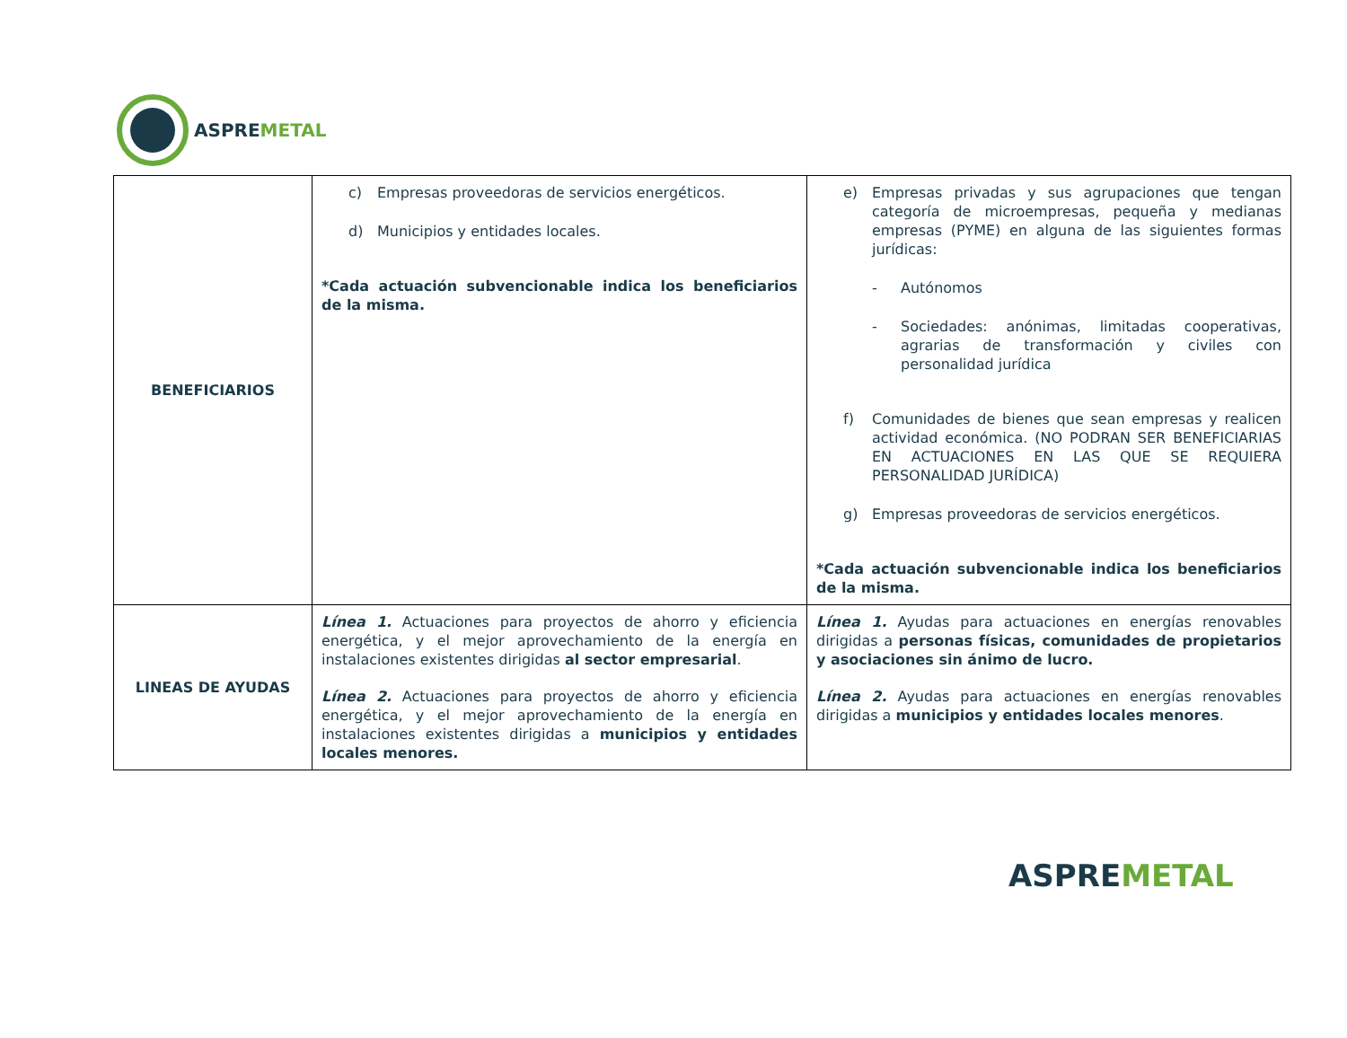ASPREMETAL
| BENEFICIARIOS | c) Empresas proveedoras de servicios energéticos. d) Municipios y entidades locales. *Cada actuación subvencionable indica los beneficiarios de la misma. | e) Empresas privadas y sus agrupaciones que tengan categoría de microempresas, pequeña y medianas empresas (PYME) en alguna de las siguientes formas jurídicas: - Autónomos - Sociedades: anónimas, limitadas cooperativas, agrarias de transformación y civiles con personalidad jurídica f) Comunidades de bienes que sean empresas y realicen actividad económica. (NO PODRAN SER BENEFICIARIAS EN ACTUACIONES EN LAS QUE SE REQUIERA PERSONALIDAD JURÍDICA) g) Empresas proveedoras de servicios energéticos. *Cada actuación subvencionable indica los beneficiarios de la misma. |
| LINEAS DE AYUDAS | Línea 1. Actuaciones para proyectos de ahorro y eficiencia energética, y el mejor aprovechamiento de la energía en instalaciones existentes dirigidas al sector empresarial . Línea 2. Actuaciones para proyectos de ahorro y eficiencia energética, y el mejor aprovechamiento de la energía en instalaciones existentes dirigidas a municipios y entidades locales menores. | Línea 1. Ayudas para actuaciones en energías renovables dirigidas a personas físicas, comunidades de propietarios y asociaciones sin ánimo de lucro. Línea 2. Ayudas para actuaciones en energías renovables dirigidas a municipios y entidades locales menores . |
ASPREMETAL